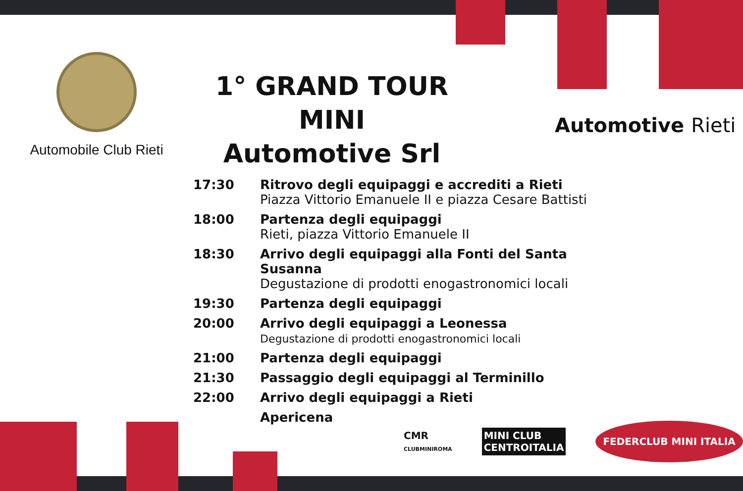Automobile Club Rieti
1° GRAND TOUR MINI
Automotive Srl
| 17:30 | Ritrovo degli equipaggi e accrediti a Rieti Piazza Vittorio Emanuele II e piazza Cesare Battisti |
| 18:00 | Partenza degli equipaggi Rieti, piazza Vittorio Emanuele II |
| 18:30 | Arrivo degli equipaggi alla Fonti del Santa Susanna Degustazione di prodotti enogastronomici locali |
| 19:30 | Partenza degli equipaggi |
| 20:00 | Arrivo degli equipaggi a Leonessa Degustazione di prodotti enogastronomici locali |
| 21:00 | Partenza degli equipaggi |
| 21:30 | Passaggio degli equipaggi al Terminillo |
| 22:00 | Arrivo degli equipaggi a Rieti |
| | Apericena |
Automotive Rieti
CMR
CLUBMINIROMA
MINI CLUB
CENTROITALIA
FEDERCLUB MINI ITALIA